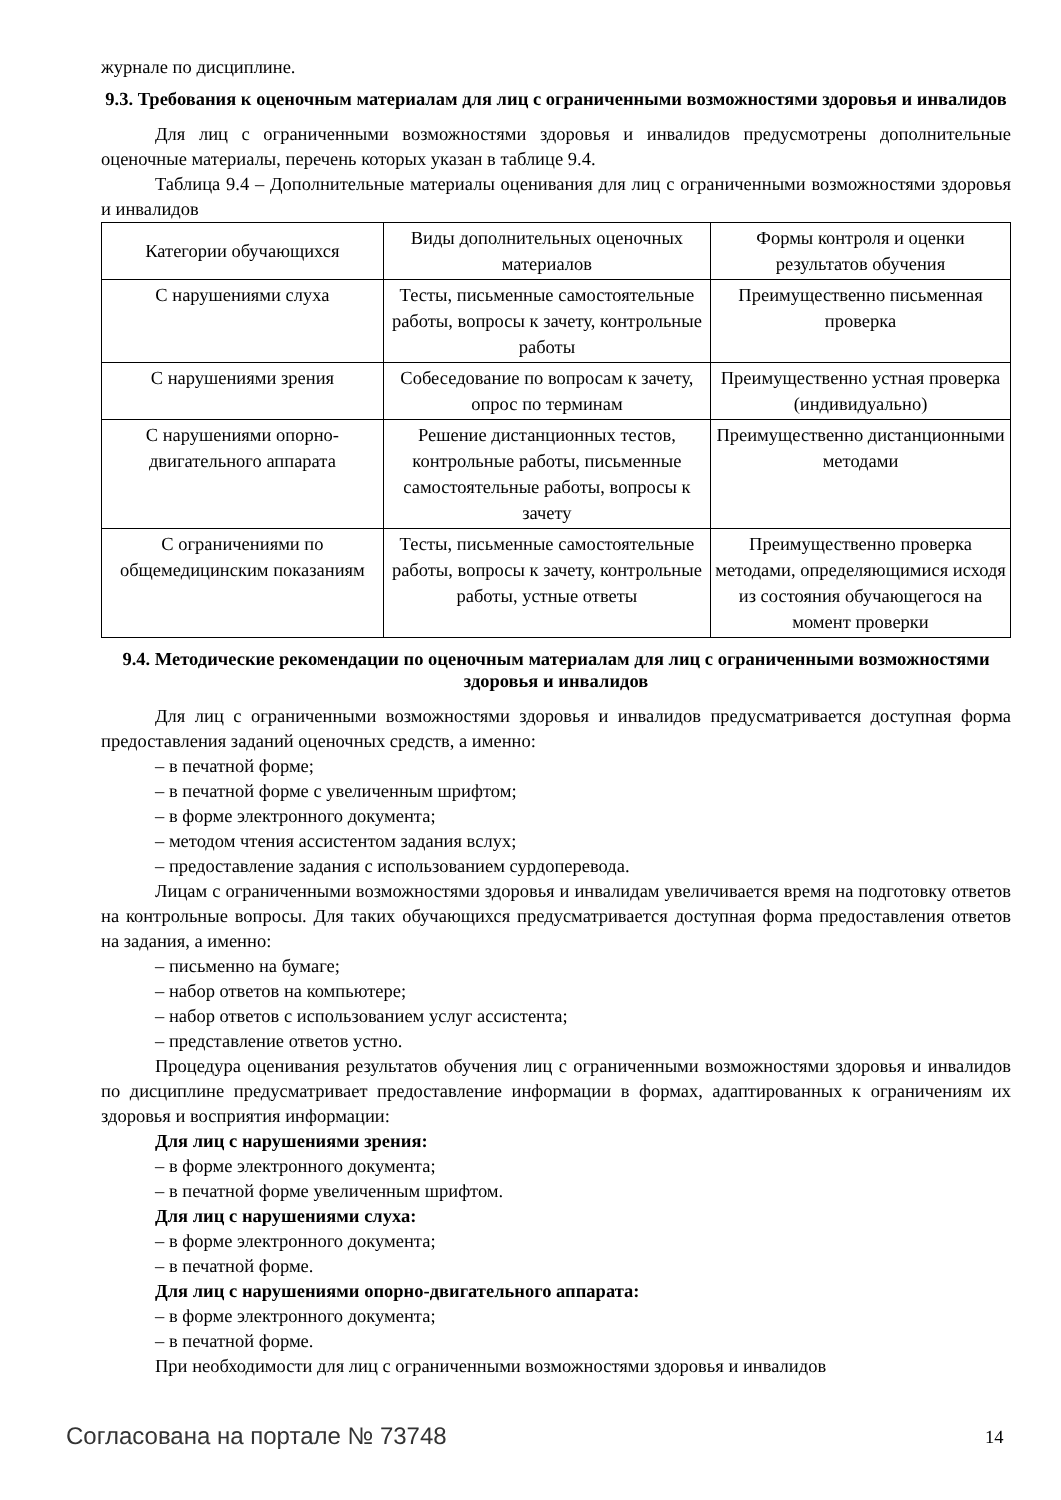журнале по дисциплине.
9.3. Требования к оценочным материалам для лиц с ограниченными возможностями здоровья и инвалидов
Для лиц с ограниченными возможностями здоровья и инвалидов предусмотрены дополнительные оценочные материалы, перечень которых указан в таблице 9.4.
Таблица 9.4 – Дополнительные материалы оценивания для лиц с ограниченными возможностями здоровья и инвалидов
| Категории обучающихся | Виды дополнительных оценочных материалов | Формы контроля и оценки результатов обучения |
| С нарушениями слуха | Тесты, письменные самостоятельные работы, вопросы к зачету, контрольные работы | Преимущественно письменная проверка |
| С нарушениями зрения | Собеседование по вопросам к зачету, опрос по терминам | Преимущественно устная проверка (индивидуально) |
| С нарушениями опорно-двигательного аппарата | Решение дистанционных тестов, контрольные работы, письменные самостоятельные работы, вопросы к зачету | Преимущественно дистанционными методами |
| С ограничениями по общемедицинским показаниям | Тесты, письменные самостоятельные работы, вопросы к зачету, контрольные работы, устные ответы | Преимущественно проверка методами, определяющимися исходя из состояния обучающегося на момент проверки |
9.4. Методические рекомендации по оценочным материалам для лиц с ограниченными возможностями здоровья и инвалидов
Для лиц с ограниченными возможностями здоровья и инвалидов предусматривается доступная форма предоставления заданий оценочных средств, а именно:
– в печатной форме;
– в печатной форме с увеличенным шрифтом;
– в форме электронного документа;
– методом чтения ассистентом задания вслух;
– предоставление задания с использованием сурдоперевода.
Лицам с ограниченными возможностями здоровья и инвалидам увеличивается время на подготовку ответов на контрольные вопросы. Для таких обучающихся предусматривается доступная форма предоставления ответов на задания, а именно:
– письменно на бумаге;
– набор ответов на компьютере;
– набор ответов с использованием услуг ассистента;
– представление ответов устно.
Процедура оценивания результатов обучения лиц с ограниченными возможностями здоровья и инвалидов по дисциплине предусматривает предоставление информации в формах, адаптированных к ограничениям их здоровья и восприятия информации:
Для лиц с нарушениями зрения:
– в форме электронного документа;
– в печатной форме увеличенным шрифтом.
Для лиц с нарушениями слуха:
– в форме электронного документа;
– в печатной форме.
Для лиц с нарушениями опорно-двигательного аппарата:
– в форме электронного документа;
– в печатной форме.
При необходимости для лиц с ограниченными возможностями здоровья и инвалидов
Согласована на портале № 73748 14